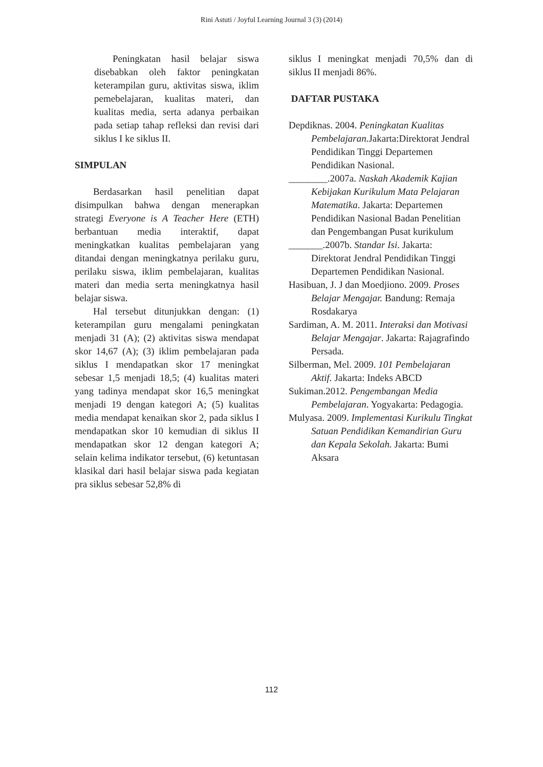Rini Astuti / Joyful Learning Journal 3 (3) (2014)
Peningkatan hasil belajar siswa disebabkan oleh faktor peningkatan keterampilan guru, aktivitas siswa, iklim pemebelajaran, kualitas materi, dan kualitas media, serta adanya perbaikan pada setiap tahap refleksi dan revisi dari siklus I ke siklus II.
SIMPULAN
Berdasarkan hasil penelitian dapat disimpulkan bahwa dengan menerapkan strategi Everyone is A Teacher Here (ETH) berbantuan media interaktif, dapat meningkatkan kualitas pembelajaran yang ditandai dengan meningkatnya perilaku guru, perilaku siswa, iklim pembelajaran, kualitas materi dan media serta meningkatnya hasil belajar siswa.
Hal tersebut ditunjukkan dengan: (1) keterampilan guru mengalami peningkatan menjadi 31 (A); (2) aktivitas siswa mendapat skor 14,67 (A); (3) iklim pembelajaran pada siklus I mendapatkan skor 17 meningkat sebesar 1,5 menjadi 18,5; (4) kualitas materi yang tadinya mendapat skor 16,5 meningkat menjadi 19 dengan kategori A; (5) kualitas media mendapat kenaikan skor 2, pada siklus I mendapatkan skor 10 kemudian di siklus II mendapatkan skor 12 dengan kategori A; selain kelima indikator tersebut, (6) ketuntasan klasikal dari hasil belajar siswa pada kegiatan pra siklus sebesar 52,8% di
siklus I meningkat menjadi 70,5% dan di siklus II menjadi 86%.
DAFTAR PUSTAKA
Depdiknas. 2004. Peningkatan Kualitas Pembelajaran. Jakarta:Direktorat Jendral Pendidikan Tinggi Departemen Pendidikan Nasional.
________.2007a. Naskah Akademik Kajian Kebijakan Kurikulum Mata Pelajaran Matematika. Jakarta: Departemen Pendidikan Nasional Badan Penelitian dan Pengembangan Pusat kurikulum
_______.2007b. Standar Isi. Jakarta: Direktorat Jendral Pendidikan Tinggi Departemen Pendidikan Nasional.
Hasibuan, J. J dan Moedjiono. 2009. Proses Belajar Mengajar. Bandung: Remaja Rosdakarya
Sardiman, A. M. 2011. Interaksi dan Motivasi Belajar Mengajar. Jakarta: Rajagrafindo Persada.
Silberman, Mel. 2009. 101 Pembelajaran Aktif. Jakarta: Indeks ABCD
Sukiman.2012. Pengembangan Media Pembelajaran. Yogyakarta: Pedagogia.
Mulyasa. 2009. Implementasi Kurikulu Tingkat Satuan Pendidikan Kemandirian Guru dan Kepala Sekolah. Jakarta: Bumi Aksara
112